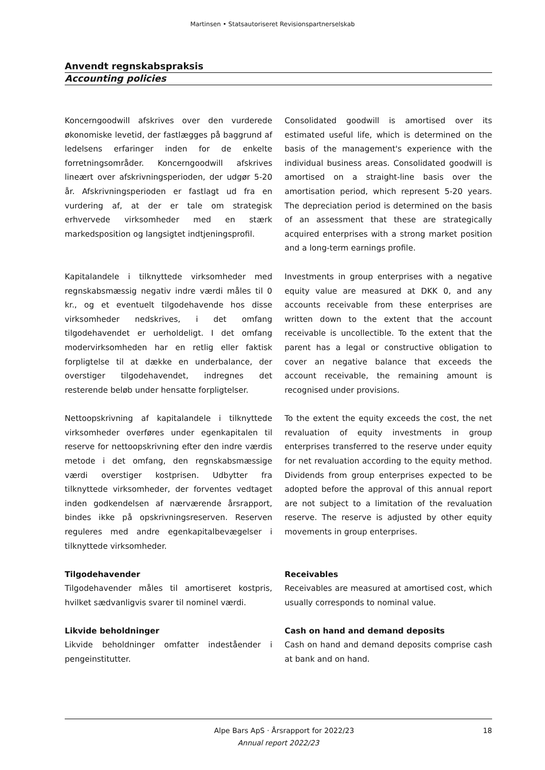Martinsen • Statsautoriseret Revisionspartnerselskab
Anvendt regnskabspraksis
Accounting policies
Koncerngoodwill afskrives over den vurderede økonomiske levetid, der fastlægges på baggrund af ledelsens erfaringer inden for de enkelte forretningsområder. Koncerngoodwill afskrives lineært over afskrivningsperioden, der udgør 5-20 år. Afskrivningsperioden er fastlagt ud fra en vurdering af, at der er tale om strategisk erhvervede virksomheder med en stærk markedsposition og langsigtet indtjeningsprofil.
Consolidated goodwill is amortised over its estimated useful life, which is determined on the basis of the management's experience with the individual business areas. Consolidated goodwill is amortised on a straight-line basis over the amortisation period, which represent 5-20 years. The depreciation period is determined on the basis of an assessment that these are strategically acquired enterprises with a strong market position and a long-term earnings profile.
Kapitalandele i tilknyttede virksomheder med regnskabsmæssig negativ indre værdi måles til 0 kr., og et eventuelt tilgodehavende hos disse virksomheder nedskrives, i det omfang tilgodehavendet er uerholdeligt. I det omfang modervirksomheden har en retlig eller faktisk forpligtelse til at dække en underbalance, der overstiger tilgodehavendet, indregnes det resterende beløb under hensatte forpligtelser.
Investments in group enterprises with a negative equity value are measured at DKK 0, and any accounts receivable from these enterprises are written down to the extent that the account receivable is uncollectible. To the extent that the parent has a legal or constructive obligation to cover an negative balance that exceeds the account receivable, the remaining amount is recognised under provisions.
Nettoopskrivning af kapitalandele i tilknyttede virksomheder overføres under egenkapitalen til reserve for nettoopskrivning efter den indre værdis metode i det omfang, den regnskabsmæssige værdi overstiger kostprisen. Udbytter fra tilknyttede virksomheder, der forventes vedtaget inden godkendelsen af nærværende årsrapport, bindes ikke på opskrivningsreserven. Reserven reguleres med andre egenkapitalbevægelser i tilknyttede virksomheder.
To the extent the equity exceeds the cost, the net revaluation of equity investments in group enterprises transferred to the reserve under equity for net revaluation according to the equity method. Dividends from group enterprises expected to be adopted before the approval of this annual report are not subject to a limitation of the revaluation reserve. The reserve is adjusted by other equity movements in group enterprises.
Tilgodehavender
Tilgodehavender måles til amortiseret kostpris, hvilket sædvanligvis svarer til nominel værdi.
Receivables
Receivables are measured at amortised cost, which usually corresponds to nominal value.
Likvide beholdninger
Likvide beholdninger omfatter indeståender i pengeinstitutter.
Cash on hand and demand deposits
Cash on hand and demand deposits comprise cash at bank and on hand.
Alpe Bars ApS · Årsrapport for 2022/23 18
Annual report 2022/23